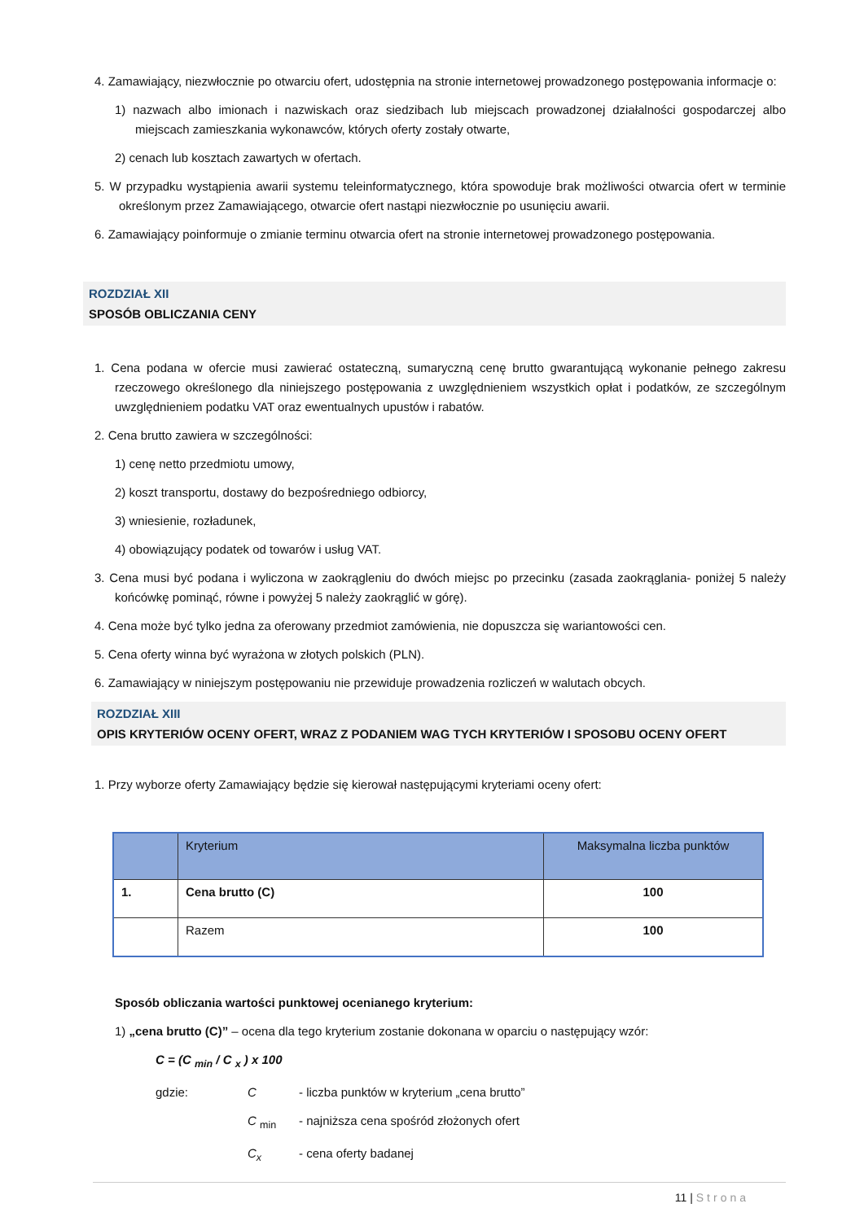4. Zamawiający, niezwłocznie po otwarciu ofert, udostępnia na stronie internetowej prowadzonego postępowania informacje o:
1) nazwach albo imionach i nazwiskach oraz siedzibach lub miejscach prowadzonej działalności gospodarczej albo miejscach zamieszkania wykonawców, których oferty zostały otwarte,
2) cenach lub kosztach zawartych w ofertach.
5. W przypadku wystąpienia awarii systemu teleinformatycznego, która spowoduje brak możliwości otwarcia ofert w terminie określonym przez Zamawiającego, otwarcie ofert nastąpi niezwłocznie po usunięciu awarii.
6. Zamawiający poinformuje o zmianie terminu otwarcia ofert na stronie internetowej prowadzonego postępowania.
ROZDZIAŁ XII
SPOSÓB OBLICZANIA CENY
1. Cena podana w ofercie musi zawierać ostateczną, sumaryczną cenę brutto gwarantującą wykonanie pełnego zakresu rzeczowego określonego dla niniejszego postępowania z uwzględnieniem wszystkich opłat i podatków, ze szczególnym uwzględnieniem podatku VAT oraz ewentualnych upustów i rabatów.
2. Cena brutto zawiera w szczególności:
1) cenę netto przedmiotu umowy,
2) koszt transportu, dostawy do bezpośredniego odbiorcy,
3) wniesienie, rozładunek,
4) obowiązujący podatek od towarów i usług VAT.
3. Cena musi być podana i wyliczona w zaokrągleniu do dwóch miejsc po przecinku (zasada zaokrąglania- poniżej 5 należy końcówkę pominąć, równe i powyżej 5 należy zaokrąglić w górę).
4. Cena może być tylko jedna za oferowany przedmiot zamówienia, nie dopuszcza się wariantowości cen.
5. Cena oferty winna być wyrażona w złotych polskich (PLN).
6. Zamawiający w niniejszym postępowaniu nie przewiduje prowadzenia rozliczeń w walutach obcych.
ROZDZIAŁ XIII
OPIS KRYTERIÓW OCENY OFERT, WRAZ Z PODANIEM WAG TYCH KRYTERIÓW I SPOSOBU OCENY OFERT
1. Przy wyborze oferty Zamawiający będzie się kierował następującymi kryteriami oceny ofert:
| | Kryterium | Maksymalna liczba punktów |
| --- | --- | --- |
| 1. | Cena brutto (C) | 100 |
| | Razem | 100 |
Sposób obliczania wartości punktowej ocenianego kryterium:
1) „cena brutto (C)” – ocena dla tego kryterium zostanie dokonana w oparciu o następujący wzór:
C = (C <sub>min</sub> / C <sub>x</sub> ) x 100
gdzie: C - liczba punktów w kryterium „cena brutto”
C <sub>min</sub> - najniższa cena spośród złożonych ofert
C<sub>x</sub> - cena oferty badanej
11 | Strona